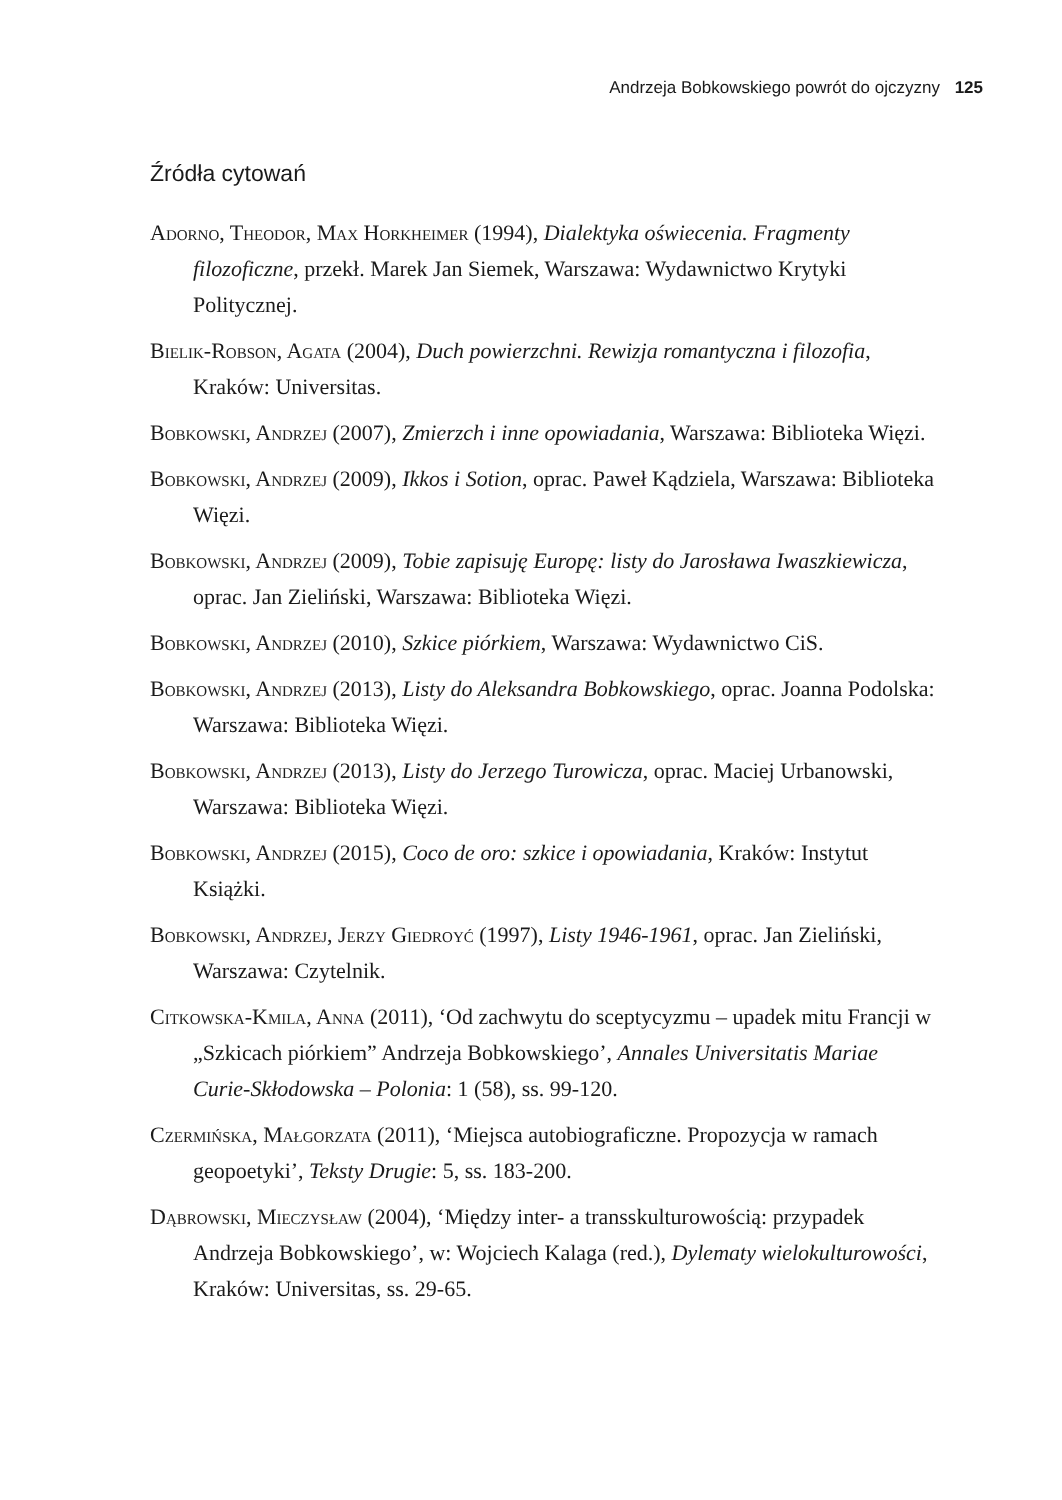Andrzeja Bobkowskiego powrót do ojczyzny 125
Źródła cytowań
Adorno, Theodor, Max Horkheimer (1994), Dialektyka oświecenia. Fragmenty filozoficzne, przekł. Marek Jan Siemek, Warszawa: Wydawnictwo Krytyki Politycznej.
Bielik-Robson, Agata (2004), Duch powierzchni. Rewizja romantyczna i filozofia, Kraków: Universitas.
Bobkowski, Andrzej (2007), Zmierzch i inne opowiadania, Warszawa: Biblioteka Więzi.
Bobkowski, Andrzej (2009), Ikkos i Sotion, oprac. Paweł Kądziela, Warszawa: Biblioteka Więzi.
Bobkowski, Andrzej (2009), Tobie zapisuję Europę: listy do Jarosława Iwaszkiewicza, oprac. Jan Zieliński, Warszawa: Biblioteka Więzi.
Bobkowski, Andrzej (2010), Szkice piórkiem, Warszawa: Wydawnictwo CiS.
Bobkowski, Andrzej (2013), Listy do Aleksandra Bobkowskiego, oprac. Joanna Podolska: Warszawa: Biblioteka Więzi.
Bobkowski, Andrzej (2013), Listy do Jerzego Turowicza, oprac. Maciej Urbanowski, Warszawa: Biblioteka Więzi.
Bobkowski, Andrzej (2015), Coco de oro: szkice i opowiadania, Kraków: Instytut Książki.
Bobkowski, Andrzej, Jerzy Giedroyć (1997), Listy 1946-1961, oprac. Jan Zieliński, Warszawa: Czytelnik.
Citkowska-Kmila, Anna (2011), ‘Od zachwytu do sceptycyzmu – upadek mitu Francji w „Szkicach piórkiem” Andrzeja Bobkowskiego’, Annales Universitatis Mariae Curie-Skłodowska – Polonia: 1 (58), ss. 99-120.
Czermińska, Małgorzata (2011), ‘Miejsca autobiograficzne. Propozycja w ramach geopoetyki’, Teksty Drugie: 5, ss. 183-200.
Dąbrowski, Mieczysław (2004), ‘Między inter- a transskulturowością: przypadek Andrzeja Bobkowskiego’, w: Wojciech Kalaga (red.), Dylematy wielokulturowości, Kraków: Universitas, ss. 29-65.